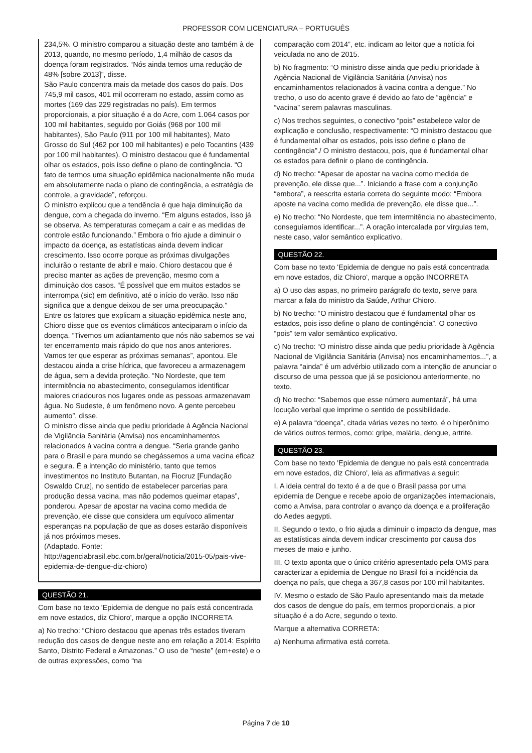PROFESSOR COM LICENCIATURA – PORTUGUÊS
234,5%. O ministro comparou a situação deste ano também à de 2013, quando, no mesmo período, 1,4 milhão de casos da doença foram registrados. “Nós ainda temos uma redução de 48% [sobre 2013]”, disse.
São Paulo concentra mais da metade dos casos do país. Dos 745,9 mil casos, 401 mil ocorreram no estado, assim como as mortes (169 das 229 registradas no país). Em termos proporcionais, a pior situação é a do Acre, com 1.064 casos por 100 mil habitantes, seguido por Goiás (968 por 100 mil habitantes), São Paulo (911 por 100 mil habitantes), Mato Grosso do Sul (462 por 100 mil habitantes) e pelo Tocantins (439 por 100 mil habitantes). O ministro destacou que é fundamental olhar os estados, pois isso define o plano de contingência. “O fato de termos uma situação epidêmica nacionalmente não muda em absolutamente nada o plano de contingência, a estratégia de controle, a gravidade”, reforçou.
O ministro explicou que a tendência é que haja diminuição da dengue, com a chegada do inverno. “Em alguns estados, isso já se observa. As temperaturas começam a cair e as medidas de controle estão funcionando.” Embora o frio ajude a diminuir o impacto da doença, as estatísticas ainda devem indicar crescimento. Isso ocorre porque as próximas divulgações incluirão o restante de abril e maio. Chioro destacou que é preciso manter as ações de prevenção, mesmo com a diminuição dos casos. “É possível que em muitos estados se interrompa (sic) em definitivo, até o início do verão. Isso não significa que a dengue deixou de ser uma preocupação.”
Entre os fatores que explicam a situação epidêmica neste ano, Chioro disse que os eventos climáticos anteciparam o início da doença. “Tivemos um adiantamento que nós não sabemos se vai ter encerramento mais rápido do que nos anos anteriores. Vamos ter que esperar as próximas semanas”, apontou. Ele destacou ainda a crise hídrica, que favoreceu a armazenagem de água, sem a devida proteção. “No Nordeste, que tem intermitência no abastecimento, conseguíamos identificar maiores criadouros nos lugares onde as pessoas armazenavam água. No Sudeste, é um fenômeno novo. A gente percebeu aumento”, disse.
O ministro disse ainda que pediu prioridade à Agência Nacional de Vigilância Sanitária (Anvisa) nos encaminhamentos relacionados à vacina contra a dengue. “Seria grande ganho para o Brasil e para mundo se chegássemos a uma vacina eficaz e segura. É a intenção do ministério, tanto que temos investimentos no Instituto Butantan, na Fiocruz [Fundação Oswaldo Cruz], no sentido de estabelecer parcerias para produção dessa vacina, mas não podemos queimar etapas”, ponderou. Apesar de apostar na vacina como medida de prevenção, ele disse que considera um equívoco alimentar esperanças na população de que as doses estarão disponíveis já nos próximos meses.
(Adaptado. Fonte: http://agenciabrasil.ebc.com.br/geral/noticia/2015-05/pais-vive-epidemia-de-dengue-diz-chioro)
QUESTÃO 21.
Com base no texto 'Epidemia de dengue no país está concentrada em nove estados, diz Chioro', marque a opção INCORRETA
a) No trecho: “Chioro destacou que apenas três estados tiveram redução dos casos de dengue neste ano em relação a 2014: Espírito Santo, Distrito Federal e Amazonas.” O uso de “neste” (em+este) e o de outras expressões, como “na
comparação com 2014”, etc. indicam ao leitor que a notícia foi veiculada no ano de 2015.
b) No fragmento: “O ministro disse ainda que pediu prioridade à Agência Nacional de Vigilância Sanitária (Anvisa) nos encaminhamentos relacionados à vacina contra a dengue.” No trecho, o uso do acento grave é devido ao fato de “agência” e “vacina” serem palavras masculinas.
c) Nos trechos seguintes, o conectivo “pois” estabelece valor de explicação e conclusão, respectivamente: “O ministro destacou que é fundamental olhar os estados, pois isso define o plano de contingência”./ O ministro destacou, pois, que é fundamental olhar os estados para definir o plano de contingência.
d) No trecho: “Apesar de apostar na vacina como medida de prevenção, ele disse que...”. Iniciando a frase com a conjunção “embora”, a reescrita estaria correta do seguinte modo: “Embora aposte na vacina como medida de prevenção, ele disse que...”.
e) No trecho: “No Nordeste, que tem intermitência no abastecimento, conseguíamos identificar...”. A oração intercalada por vírgulas tem, neste caso, valor semântico explicativo.
QUESTÃO 22.
Com base no texto 'Epidemia de dengue no país está concentrada em nove estados, diz Chioro', marque a opção INCORRETA
a) O uso das aspas, no primeiro parágrafo do texto, serve para marcar a fala do ministro da Saúde, Arthur Chioro.
b) No trecho: “O ministro destacou que é fundamental olhar os estados, pois isso define o plano de contingência”. O conectivo “pois” tem valor semântico explicativo.
c) No trecho: “O ministro disse ainda que pediu prioridade à Agência Nacional de Vigilância Sanitária (Anvisa) nos encaminhamentos...”, a palavra “ainda” é um advérbio utilizado com a intenção de anunciar o discurso de uma pessoa que já se posicionou anteriormente, no texto.
d) No trecho: “Sabemos que esse número aumentará”, há uma locução verbal que imprime o sentido de possibilidade.
e) A palavra “doença”, citada várias vezes no texto, é o hiperônimo de vários outros termos, como: gripe, malária, dengue, artrite.
QUESTÃO 23.
Com base no texto 'Epidemia de dengue no país está concentrada em nove estados, diz Chioro', leia as afirmativas a seguir:
I. A ideia central do texto é a de que o Brasil passa por uma epidemia de Dengue e recebe apoio de organizações internacionais, como a Anvisa, para controlar o avanço da doença e a proliferação do Aedes aegypti.
II. Segundo o texto, o frio ajuda a diminuir o impacto da dengue, mas as estatísticas ainda devem indicar crescimento por causa dos meses de maio e junho.
III. O texto aponta que o único critério apresentado pela OMS para caracterizar a epidemia de Dengue no Brasil foi a incidência da doença no país, que chega a 367,8 casos por 100 mil habitantes.
IV. Mesmo o estado de São Paulo apresentando mais da metade dos casos de dengue do país, em termos proporcionais, a pior situação é a do Acre, segundo o texto.
Marque a alternativa CORRETA:
a) Nenhuma afirmativa está correta.
Página 7 de 10